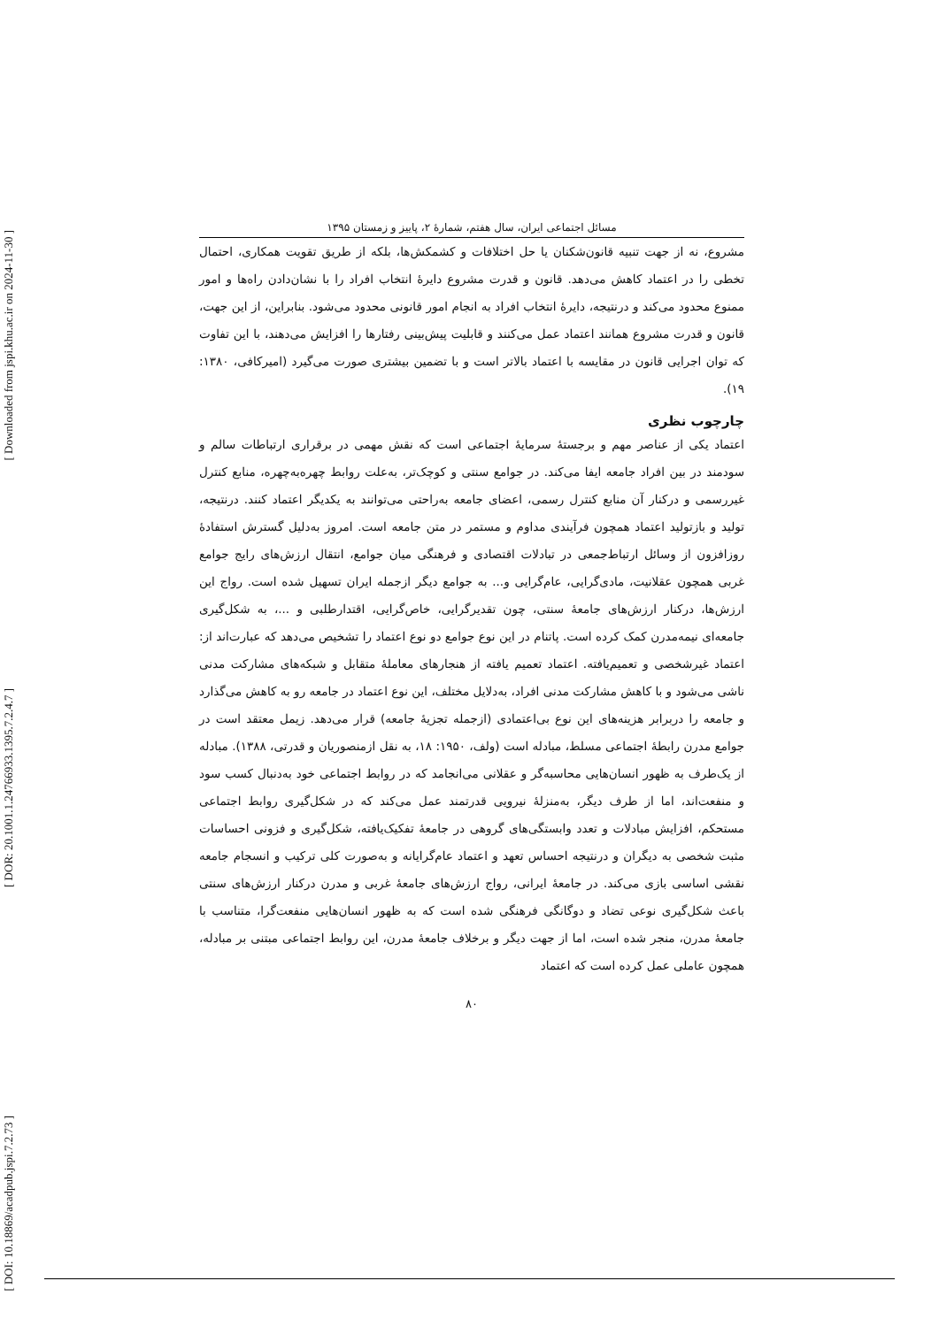[ Downloaded from jspi.khu.ac.ir on 2024-11-30 ]
[ DOR: 20.1001.1.24766933.1395.7.2.4.7 ]
[ DOI: 10.18869/acadpub.jspi.7.2.73 ]
مسائل اجتماعی ایران، سال هفتم، شمارهٔ ۲، پاییز و زمستان ۱۳۹۵
مشروع، نه از جهت تنبیه قانون‌شکنان یا حل اختلافات و کشمکش‌ها، بلکه از طریق تقویت همکاری، احتمال تخطی را در اعتماد کاهش می‌دهد. قانون و قدرت مشروع دایرهٔ انتخاب افراد را با نشان‌دادن راه‌ها و امور ممنوع محدود می‌کند و درنتیجه، دایرهٔ انتخاب افراد به انجام امور قانونی محدود می‌شود. بنابراین، از این جهت، قانون و قدرت مشروع همانند اعتماد عمل می‌کنند و قابلیت پیش‌بینی رفتارها را افزایش می‌دهند، با این تفاوت که توان اجرایی قانون در مقایسه با اعتماد بالاتر است و با تضمین بیشتری صورت می‌گیرد (امیرکافی، ۱۳۸۰: ۱۹).
چارچوب نظری
اعتماد یکی از عناصر مهم و برجستهٔ سرمایهٔ اجتماعی است که نقش مهمی در برقراری ارتباطات سالم و سودمند در بین افراد جامعه ایفا می‌کند. در جوامع سنتی و کوچک‌تر، به‌علت روابط چهره‌به‌چهره، منابع کنترل غیررسمی و درکنار آن منابع کنترل رسمی، اعضای جامعه به‌راحتی می‌توانند به یکدیگر اعتماد کنند. درنتیجه، تولید و بازتولید اعتماد همچون فرآیندی مداوم و مستمر در متن جامعه است. امروز به‌دلیل گسترش استفادهٔ روزافزون از وسائل ارتباط‌جمعی در تبادلات اقتصادی و فرهنگی میان جوامع، انتقال ارزش‌های رایج جوامع غربی همچون عقلانیت، مادی‌گرایی، عام‌گرایی و... به جوامع دیگر ازجمله ایران تسهیل شده است. رواج این ارزش‌ها، درکنار ارزش‌های جامعهٔ سنتی، چون تقدیرگرایی، خاص‌گرایی، اقتدارطلبی و ...، به شکل‌گیری جامعه‌ای نیمه‌مدرن کمک کرده است. پاتنام در این نوع جوامع دو نوع اعتماد را تشخیص می‌دهد که عبارت‌اند از: اعتماد غیرشخصی و تعمیم‌یافته. اعتماد تعمیم یافته از هنجارهای معاملهٔ متقابل و شبکه‌های مشارکت مدنی ناشی می‌شود و با کاهش مشارکت مدنی افراد، به‌دلایل مختلف، این نوع اعتماد در جامعه رو به کاهش می‌گذارد و جامعه را دربرابر هزینه‌های این نوع بی‌اعتمادی (ازجمله تجزیهٔ جامعه) قرار می‌دهد. زیمل معتقد است در جوامع مدرن رابطهٔ اجتماعی مسلط، مبادله است (ولف، ۱۹۵۰: ۱۸، به نقل ازمنصوریان و قدرتی، ۱۳۸۸). مبادله از یک‌طرف به ظهور انسان‌هایی محاسبه‌گر و عقلانی می‌انجامد که در روابط اجتماعی خود به‌دنبال کسب سود و منفعت‌اند، اما از طرف دیگر، به‌منزلهٔ نیرویی قدرتمند عمل می‌کند که در شکل‌گیری روابط اجتماعی مستحکم، افزایش مبادلات و تعدد وابستگی‌های گروهی در جامعهٔ تفکیک‌یافته، شکل‌گیری و فزونی احساسات مثبت شخصی به دیگران و درنتیجه احساس تعهد و اعتماد عام‌گرایانه و به‌صورت کلی ترکیب و انسجام جامعه نقشی اساسی بازی می‌کند. در جامعهٔ ایرانی، رواج ارزش‌های جامعهٔ غربی و مدرن درکنار ارزش‌های سنتی باعث شکل‌گیری نوعی تضاد و دوگانگی فرهنگی شده است که به ظهور انسان‌هایی منفعت‌گرا، متناسب با جامعهٔ مدرن، منجر شده است، اما از جهت دیگر و برخلاف جامعهٔ مدرن، این روابط اجتماعی مبتنی بر مبادله، همچون عاملی عمل کرده است که اعتماد
۸۰